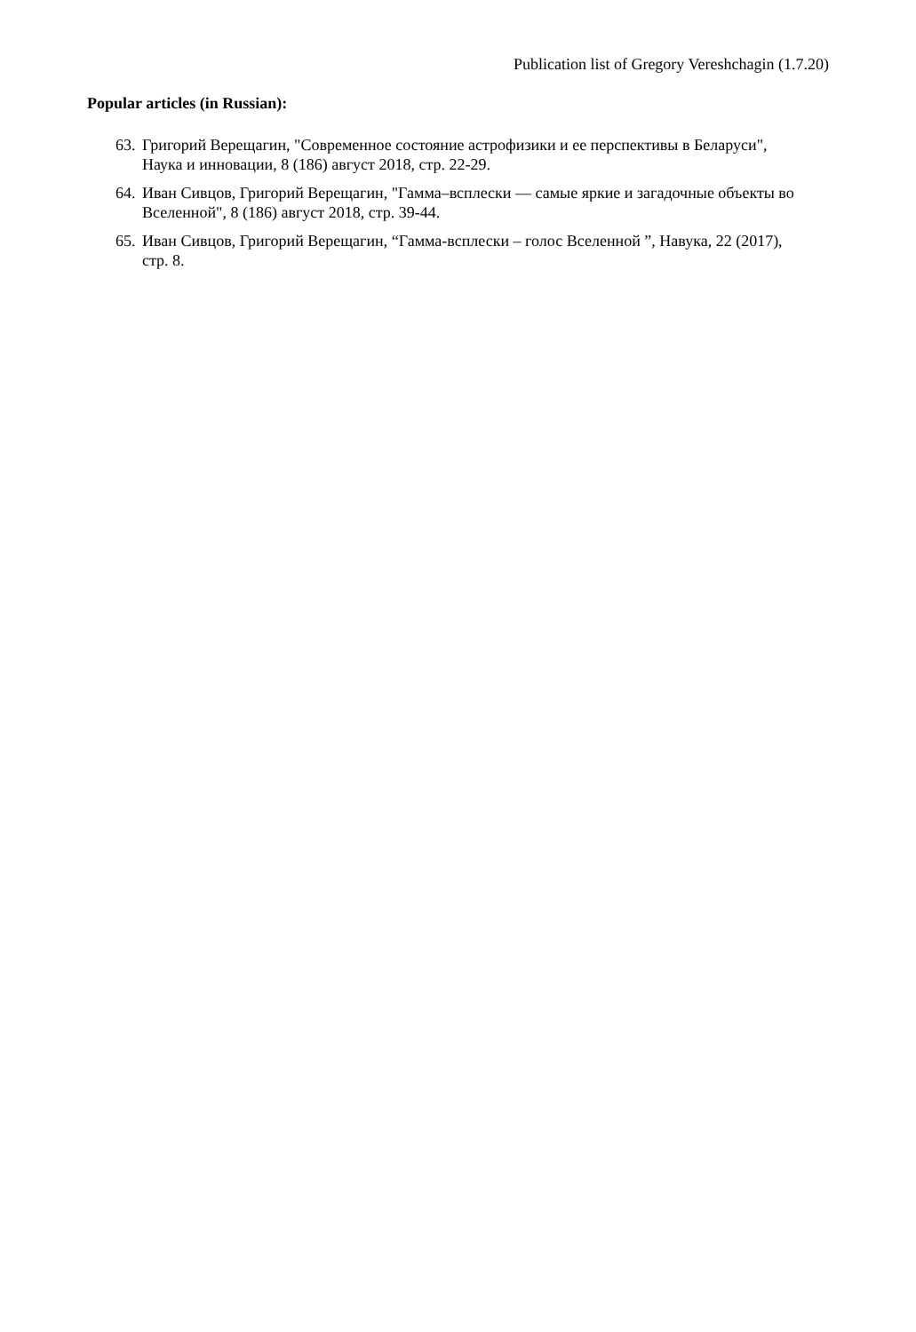Publication list of Gregory Vereshchagin (1.7.20)
Popular articles (in Russian):
63. Григорий Верещагин, "Современное состояние астрофизики и ее перспективы в Беларуси", Наука и инновации, 8 (186) август 2018, стр. 22-29.
64. Иван Сивцов, Григорий Верещагин, "Гамма–всплески — самые яркие и загадочные объекты во Вселенной", 8 (186) август 2018, стр. 39-44.
65. Иван Сивцов, Григорий Верещагин, “Гамма-всплески – голос Вселенной ”, Навука, 22 (2017), стр. 8.